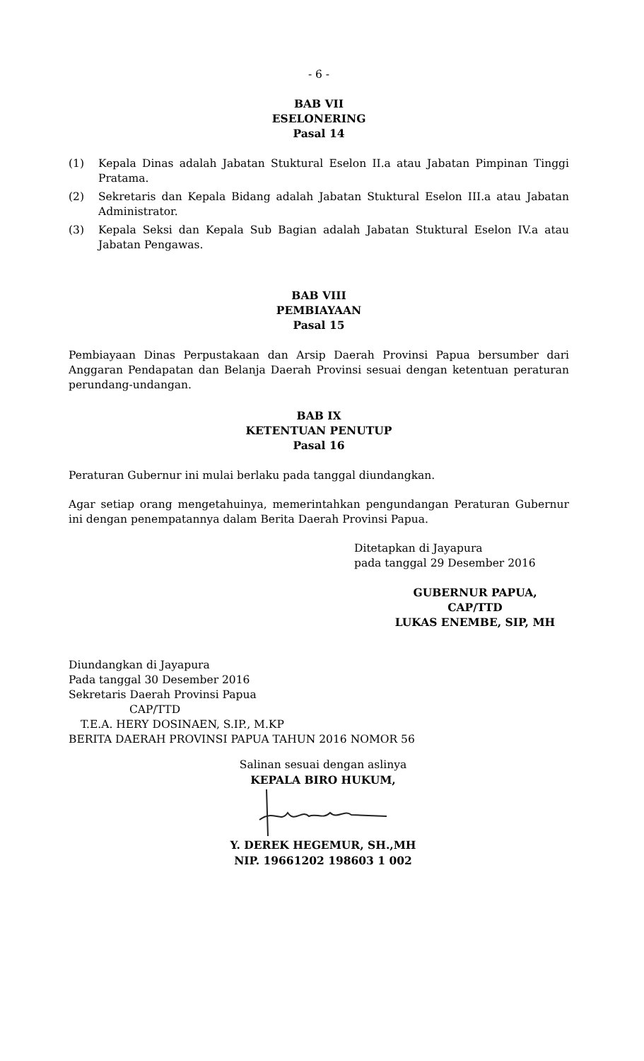- 6 -
BAB VII
ESELONERING
Pasal 14
(1) Kepala Dinas adalah Jabatan Stuktural Eselon II.a atau Jabatan Pimpinan Tinggi Pratama.
(2) Sekretaris dan Kepala Bidang adalah Jabatan Stuktural Eselon III.a atau Jabatan Administrator.
(3) Kepala Seksi dan Kepala Sub Bagian adalah Jabatan Stuktural Eselon IV.a atau Jabatan Pengawas.
BAB VIII
PEMBIAYAAN
Pasal 15
Pembiayaan Dinas Perpustakaan dan Arsip Daerah Provinsi Papua bersumber dari Anggaran Pendapatan dan Belanja Daerah Provinsi sesuai dengan ketentuan peraturan perundang-undangan.
BAB IX
KETENTUAN PENUTUP
Pasal 16
Peraturan Gubernur ini mulai berlaku pada tanggal diundangkan.
Agar setiap orang mengetahuinya, memerintahkan pengundangan Peraturan Gubernur ini dengan penempatannya dalam Berita Daerah Provinsi Papua.
Ditetapkan di Jayapura
pada tanggal 29 Desember 2016
GUBERNUR PAPUA,
CAP/TTD
LUKAS ENEMBE, SIP, MH
Diundangkan di Jayapura
Pada tanggal 30 Desember 2016
Sekretaris Daerah Provinsi Papua
CAP/TTD
T.E.A. HERY DOSINAEN, S.IP., M.KP
BERITA DAERAH PROVINSI PAPUA TAHUN 2016 NOMOR 56
Salinan sesuai dengan aslinya
KEPALA BIRO HUKUM, Y. DEREK HEGEMUR, SH.,MH
NIP. 19661202 198603 1 002